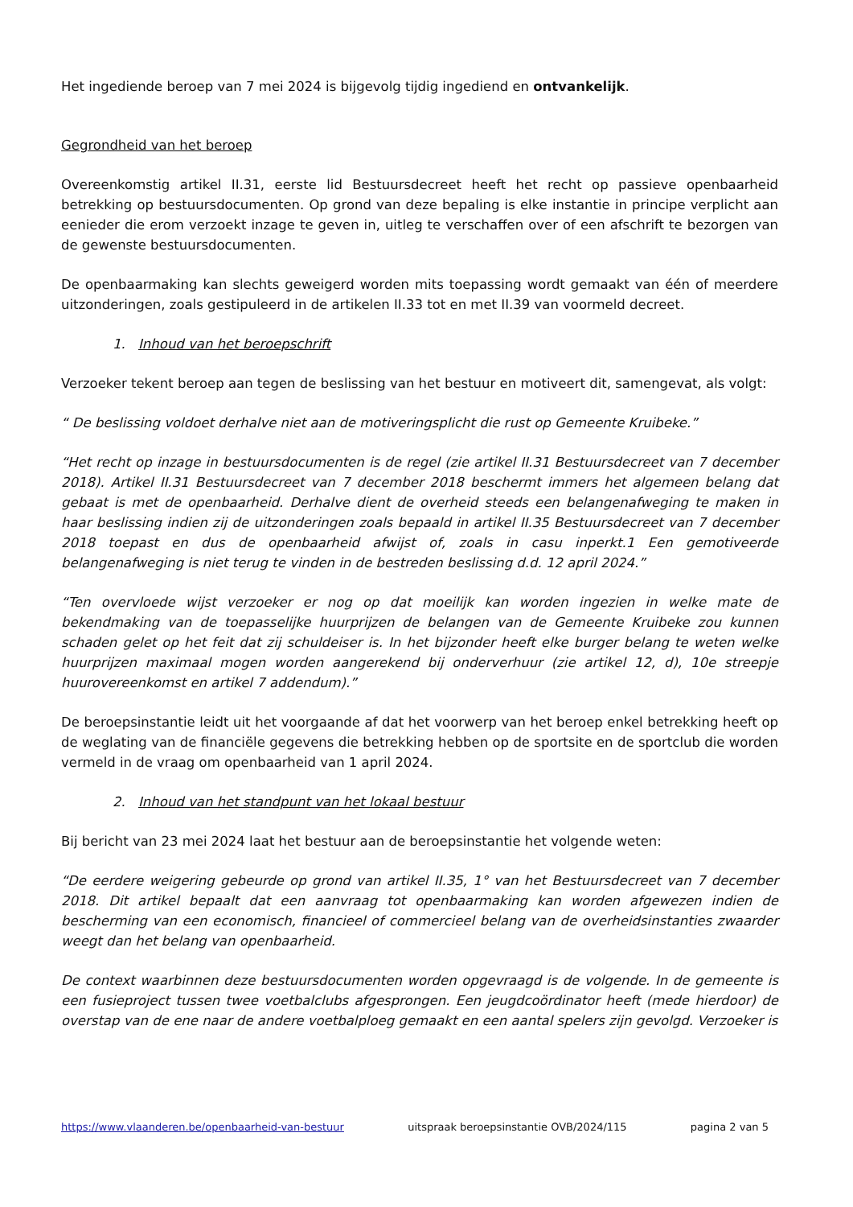Het ingediende beroep van 7 mei 2024 is bijgevolg tijdig ingediend en ontvankelijk.
Gegrondheid van het beroep
Overeenkomstig artikel II.31, eerste lid Bestuursdecreet heeft het recht op passieve openbaarheid betrekking op bestuursdocumenten. Op grond van deze bepaling is elke instantie in principe verplicht aan eenieder die erom verzoekt inzage te geven in, uitleg te verschaffen over of een afschrift te bezorgen van de gewenste bestuursdocumenten.
De openbaarmaking kan slechts geweigerd worden mits toepassing wordt gemaakt van één of meerdere uitzonderingen, zoals gestipuleerd in de artikelen II.33 tot en met II.39 van voormeld decreet.
1. Inhoud van het beroepschrift
Verzoeker tekent beroep aan tegen de beslissing van het bestuur en motiveert dit, samengevat, als volgt:
“ De beslissing voldoet derhalve niet aan de motiveringsplicht die rust op Gemeente Kruibeke.”
“Het recht op inzage in bestuursdocumenten is de regel (zie artikel II.31 Bestuursdecreet van 7 december 2018). Artikel II.31 Bestuursdecreet van 7 december 2018 beschermt immers het algemeen belang dat gebaat is met de openbaarheid. Derhalve dient de overheid steeds een belangenafweging te maken in haar beslissing indien zij de uitzonderingen zoals bepaald in artikel II.35 Bestuursdecreet van 7 december 2018 toepast en dus de openbaarheid afwijst of, zoals in casu inperkt.1 Een gemotiveerde belangenafweging is niet terug te vinden in de bestreden beslissing d.d. 12 april 2024.”
“Ten overvloede wijst verzoeker er nog op dat moeilijk kan worden ingezien in welke mate de bekendmaking van de toepasselijke huurprijzen de belangen van de Gemeente Kruibeke zou kunnen schaden gelet op het feit dat zij schuldeiser is. In het bijzonder heeft elke burger belang te weten welke huurprijzen maximaal mogen worden aangerekend bij onderverhuur (zie artikel 12, d), 10e streepje huurovereenkomst en artikel 7 addendum).”
De beroepsinstantie leidt uit het voorgaande af dat het voorwerp van het beroep enkel betrekking heeft op de weglating van de financiële gegevens die betrekking hebben op de sportsite en de sportclub die worden vermeld in de vraag om openbaarheid van 1 april 2024.
2. Inhoud van het standpunt van het lokaal bestuur
Bij bericht van 23 mei 2024 laat het bestuur aan de beroepsinstantie het volgende weten:
“De eerdere weigering gebeurde op grond van artikel II.35, 1° van het Bestuursdecreet van 7 december 2018. Dit artikel bepaalt dat een aanvraag tot openbaarmaking kan worden afgewezen indien de bescherming van een economisch, financieel of commercieel belang van de overheidsinstanties zwaarder weegt dan het belang van openbaarheid.
De context waarbinnen deze bestuursdocumenten worden opgevraagd is de volgende. In de gemeente is een fusieproject tussen twee voetbalclubs afgesprongen. Een jeugdcoördinator heeft (mede hierdoor) de overstap van de ene naar de andere voetbalploeg gemaakt en een aantal spelers zijn gevolgd. Verzoeker is
https://www.vlaanderen.be/openbaarheid-van-bestuur uitspraak beroepsinstantie OVB/2024/115 pagina 2 van 5